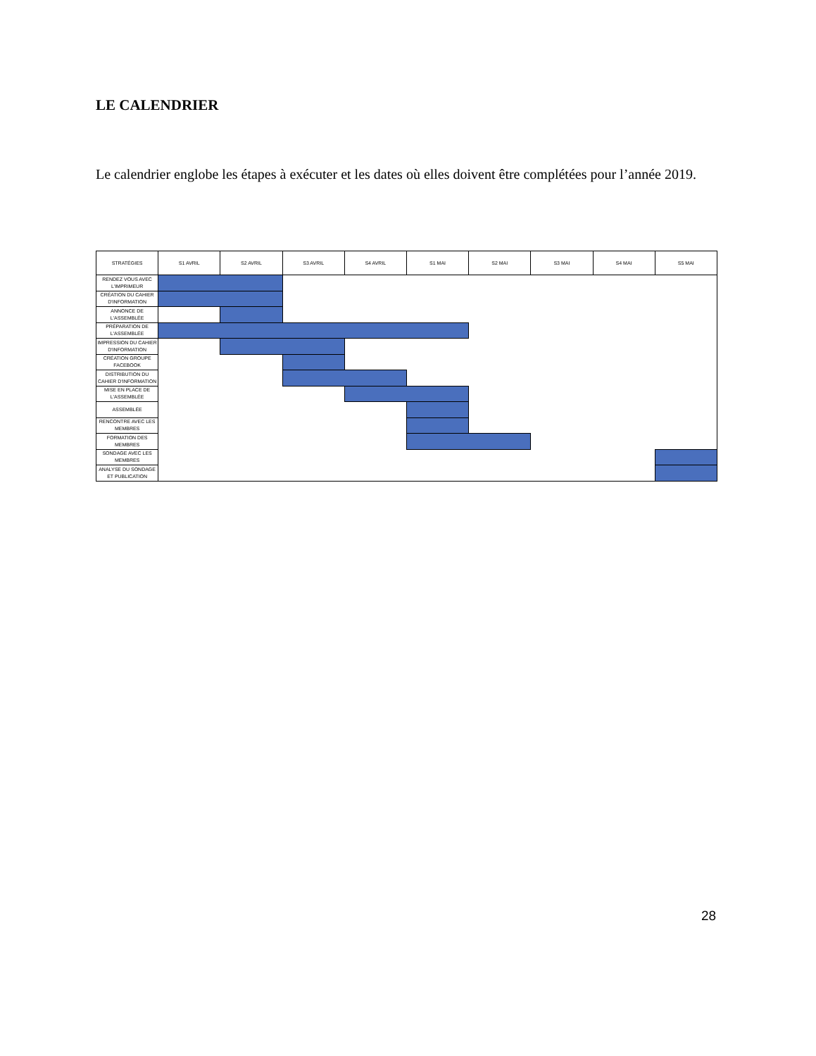LE CALENDRIER
Le calendrier englobe les étapes à exécuter et les dates où elles doivent être complétées pour l’année 2019.
| STRATÉGIES | S1 AVRIL | S2 AVRIL | S3 AVRIL | S4 AVRIL | S1 MAI | S2 MAI | S3 MAI | S4 MAI | S5 MAI |
| --- | --- | --- | --- | --- | --- | --- | --- | --- | --- |
| RENDEZ VOUS AVEC L'IMPRIMEUR | | | | | | | | | |
| CRÉATION DU CAHIER D'INFORMATION | | | | | | | | | |
| ANNONCE DE L'ASSEMBLÉE | | | | | | | | | |
| PRÉPARATION DE L'ASSEMBLÉE | | | | | | | | | |
| IMPRESSION DU CAHIER D'INFORMATION | | | | | | | | | |
| CRÉATION GROUPE FACEBOOK | | | | | | | | | |
| DISTRIBUTION DU CAHIER D'INFORMATION | | | | | | | | | |
| MISE EN PLACE DE L'ASSEMBLÉE | | | | | | | | | |
| ASSEMBLÉE | | | | | | | | | |
| RENCONTRE AVEC LES MEMBRES | | | | | | | | | |
| FORMATION DES MEMBRES | | | | | | | | | |
| SONDAGE AVEC LES MEMBRES | | | | | | | | | |
| ANALYSE DU SONDAGE ET PUBLICATION | | | | | | | | | |
28